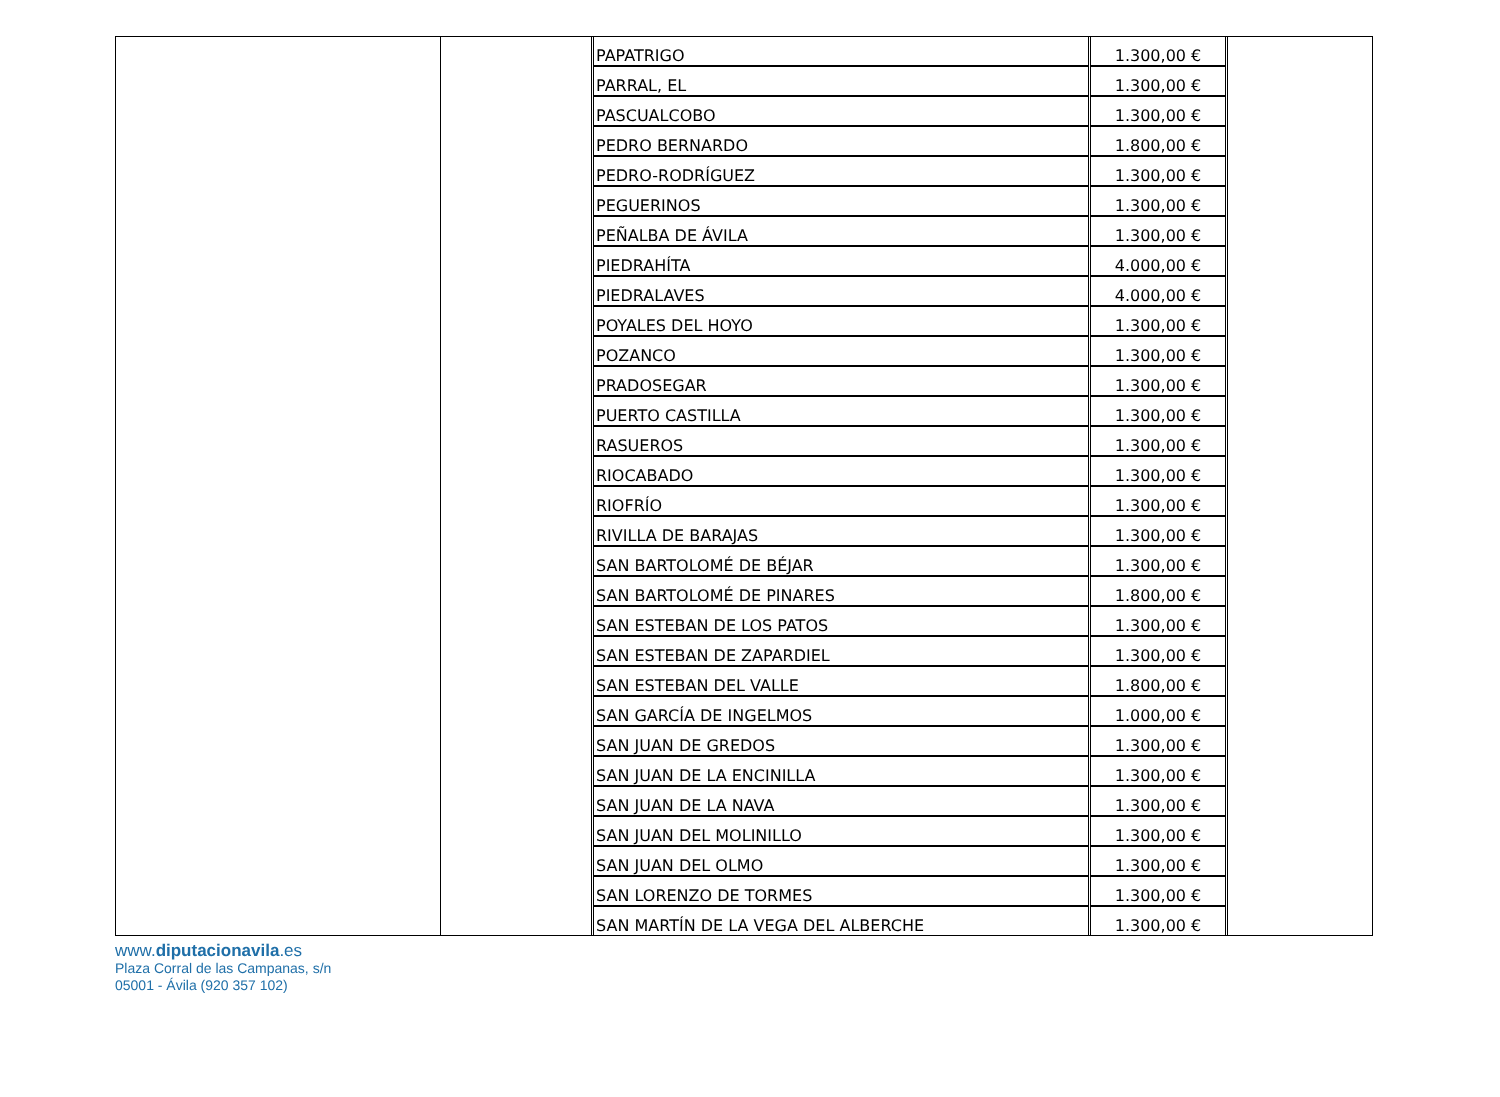| PAPATRIGO | 1.300,00 € |
| PARRAL, EL | 1.300,00 € |
| PASCUALCOBO | 1.300,00 € |
| PEDRO BERNARDO | 1.800,00 € |
| PEDRO-RODRÍGUEZ | 1.300,00 € |
| PEGUERINOS | 1.300,00 € |
| PEÑALBA DE ÁVILA | 1.300,00 € |
| PIEDRAHÍTA | 4.000,00 € |
| PIEDRALAVES | 4.000,00 € |
| POYALES DEL HOYO | 1.300,00 € |
| POZANCO | 1.300,00 € |
| PRADOSEGAR | 1.300,00 € |
| PUERTO CASTILLA | 1.300,00 € |
| RASUEROS | 1.300,00 € |
| RIOCABADO | 1.300,00 € |
| RIOFRÍO | 1.300,00 € |
| RIVILLA DE BARAJAS | 1.300,00 € |
| SAN BARTOLOMÉ DE BÉJAR | 1.300,00 € |
| SAN BARTOLOMÉ DE PINARES | 1.800,00 € |
| SAN ESTEBAN DE LOS PATOS | 1.300,00 € |
| SAN ESTEBAN DE ZAPARDIEL | 1.300,00 € |
| SAN ESTEBAN DEL VALLE | 1.800,00 € |
| SAN GARCÍA DE INGELMOS | 1.000,00 € |
| SAN JUAN DE GREDOS | 1.300,00 € |
| SAN JUAN DE LA ENCINILLA | 1.300,00 € |
| SAN JUAN DE LA NAVA | 1.300,00 € |
| SAN JUAN DEL MOLINILLO | 1.300,00 € |
| SAN JUAN DEL OLMO | 1.300,00 € |
| SAN LORENZO DE TORMES | 1.300,00 € |
| SAN MARTÍN DE LA VEGA DEL ALBERCHE | 1.300,00 € |
www.diputacionavila.es
Plaza Corral de las Campanas, s/n
05001 - Ávila (920 357 102)